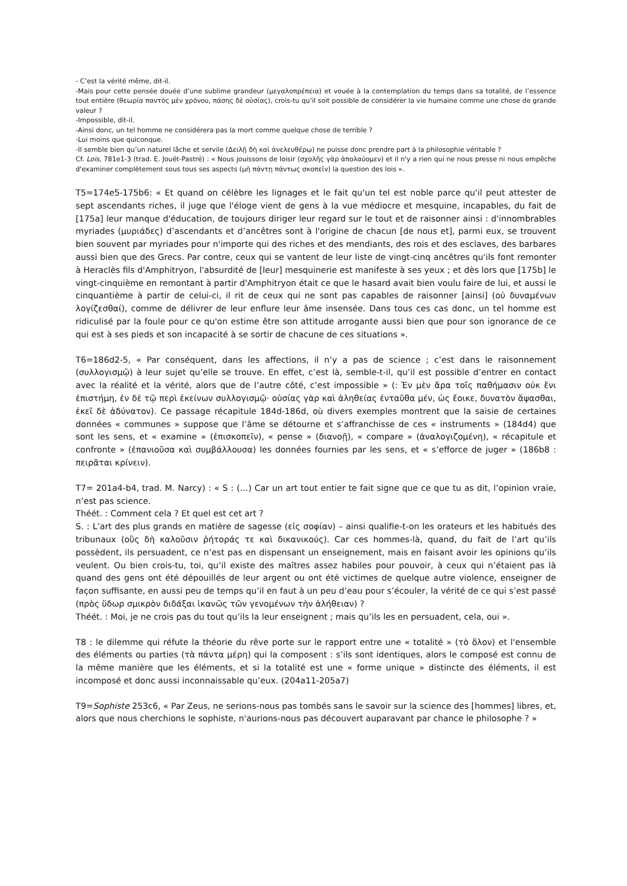- C’est la vérité même, dit-il.
-Mais pour cette pensée douée d’une sublime grandeur (μεγαλοπρέπεια) et vouée à la contemplation du temps dans sa totalité, de l’essence tout entière (θεωρία παντὸς μὲν χρόνου, πάσης δὲ οὐσίας), crois-tu qu’il soit possible de considérer la vie humaine comme une chose de grande valeur ?
-Impossible, dit-il.
-Ainsi donc, un tel homme ne considérera pas la mort comme quelque chose de terrible ?
-Lui moins que quiconque.
-Il semble bien qu’un naturel lâche et servile (Δειλῇ δὴ καὶ ἀνελευθέρῳ) ne puisse donc prendre part à la philosophie véritable ?
Cf. Lois, 781e1-3 (trad. E. Jouët-Pastré) : « Nous jouissons de loisir (σχολῆς γὰρ ἀπολαύομεν) et il n'y a rien qui ne nous presse ni nous empêche d'examiner complètement sous tous ses aspects (μὴ πάντῃ πάντως σκοπεῖν) la question des lois ».
T5=174e5-175b6: « Et quand on célèbre les lignages et le fait qu'un tel est noble parce qu'il peut attester de sept ascendants riches, il juge que l'éloge vient de gens à la vue médiocre et mesquine, incapables, du fait de [175a] leur manque d'éducation, de toujours diriger leur regard sur le tout et de raisonner ainsi : d'innombrables myriades (μυριάδες) d’ascendants et d’ancêtres sont à l'origine de chacun [de nous et], parmi eux, se trouvent bien souvent par myriades pour n'importe qui des riches et des mendiants, des rois et des esclaves, des barbares aussi bien que des Grecs. Par contre, ceux qui se vantent de leur liste de vingt-cinq ancêtres qu'ils font remonter à Heraclès fils d'Amphitryon, l'absurdité de [leur] mesquinerie est manifeste à ses yeux ; et dès lors que [175b] le vingt-cinquième en remontant à partir d'Amphitryon était ce que le hasard avait bien voulu faire de lui, et aussi le cinquantième à partir de celui-ci, il rit de ceux qui ne sont pas capables de raisonner [ainsi] (οὐ δυναμένων λογίζεσθαί), comme de délivrer de leur enflure leur âme insensée. Dans tous ces cas donc, un tel homme est ridiculisé par la foule pour ce qu'on estime être son attitude arrogante aussi bien que pour son ignorance de ce qui est à ses pieds et son incapacité à se sortir de chacune de ces situations ».
T6=186d2-5, « Par conséquent, dans les affections, il n’y a pas de science ; c’est dans le raisonnement (συλλογισμῷ) à leur sujet qu’elle se trouve. En effet, c’est là, semble-t-il, qu’il est possible d’entrer en contact avec la réalité et la vérité, alors que de l’autre côté, c’est impossible » (: Ἐν μὲν ἄρα τοῖς παθήμασιν οὐκ ἔνι ἐπιστήμη, ἐν δὲ τῷ περὶ ἐκείνων συλλογισμῷ· οὐσίας γὰρ καὶ ἀληθείας ἐνταῦθα μέν, ὡς ἔοικε, δυνατὸν ἅψασθαι, ἐκεῖ δὲ ἀδύνατον). Ce passage récapitule 184d-186d, où divers exemples montrent que la saisie de certaines données « communes » suppose que l’âme se détourne et s’affranchisse de ces « instruments » (184d4) que sont les sens, et « examine » (ἐπισκοπεῖν), « pense » (διανοῇ), « compare » (ἀναλογιζομένη), « récapitule et confronte » (ἐπανιοῦσα καὶ συμβάλλουσα) les données fournies par les sens, et « s’efforce de juger » (186b8 : πειρᾶται κρίνειν).
T7= 201a4-b4, trad. M. Narcy) : « S : (…) Car un art tout entier te fait signe que ce que tu as dit, l’opinion vraie, n’est pas science.
Théét. : Comment cela ? Et quel est cet art ?
S. : L’art des plus grands en matière de sagesse (εἰς σοφίαν) – ainsi qualifie-t-on les orateurs et les habitués des tribunaux (οὓς δὴ καλοῦσιν ῥήτοράς τε καὶ δικανικούς). Car ces hommes-là, quand, du fait de l’art qu’ils possèdent, ils persuadent, ce n’est pas en dispensant un enseignement, mais en faisant avoir les opinions qu’ils veulent. Ou bien crois-tu, toi, qu’il existe des maîtres assez habiles pour pouvoir, à ceux qui n’étaient pas là quand des gens ont été dépouillés de leur argent ou ont été victimes de quelque autre violence, enseigner de façon suffisante, en aussi peu de temps qu’il en faut à un peu d’eau pour s’écouler, la vérité de ce qui s’est passé (πρὸς ὕδωρ σμικρὸν διδάξαι ἱκανῶς τῶν γενομένων τὴν ἀλήθειαν) ?
Théét. : Moi, je ne crois pas du tout qu’ils la leur enseignent ; mais qu’ils les en persuadent, cela, oui ».
T8 : le dilemme qui réfute la théorie du rêve porte sur le rapport entre une « totalité » (τὸ ὅλον) et l'ensemble des éléments ou parties (τὰ πάντα μέρη) qui la composent : s’ils sont identiques, alors le composé est connu de la même manière que les éléments, et si la totalité est une « forme unique » distincte des éléments, il est incomposé et donc aussi inconnaissable qu’eux. (204a11-205a7)
T9=Sophiste 253c6, « Par Zeus, ne serions-nous pas tombés sans le savoir sur la science des [hommes] libres, et, alors que nous cherchions le sophiste, n'aurions-nous pas découvert auparavant par chance le philosophe ? »